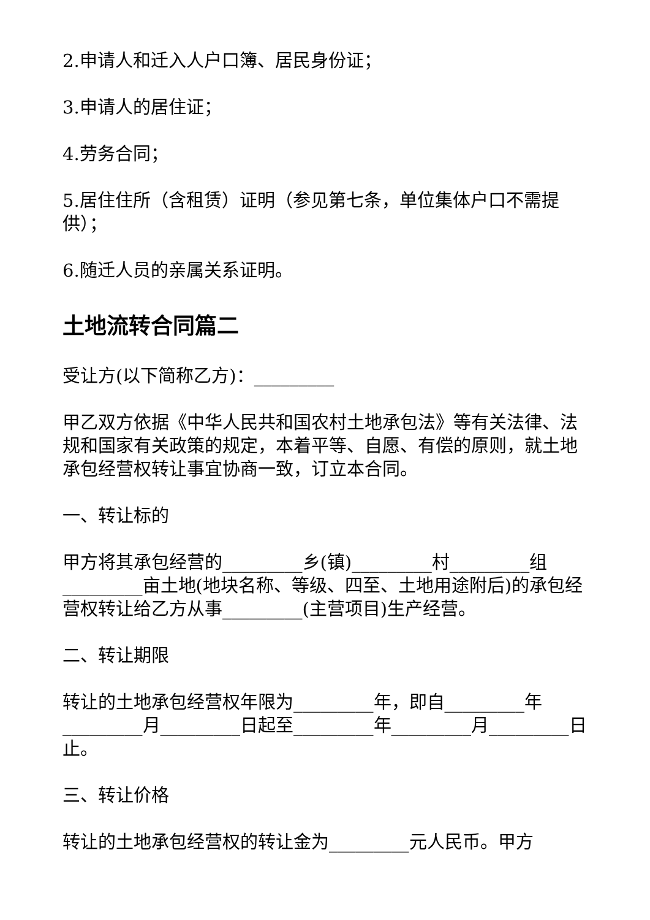2.申请人和迁入人户口簿、居民身份证；
3.申请人的居住证；
4.劳务合同；
5.居住住所（含租赁）证明（参见第七条，单位集体户口不需提供）；
6.随迁人员的亲属关系证明。
土地流转合同篇二
受让方(以下简称乙方)：_________
甲乙双方依据《中华人民共和国农村土地承包法》等有关法律、法规和国家有关政策的规定，本着平等、自愿、有偿的原则，就土地承包经营权转让事宜协商一致，订立本合同。
一、转让标的
甲方将其承包经营的_________乡(镇)_________村_________组_________亩土地(地块名称、等级、四至、土地用途附后)的承包经营权转让给乙方从事_________(主营项目)生产经营。
二、转让期限
转让的土地承包经营权年限为_________年，即自_________年_________月_________日起至_________年_________月_________日止。
三、转让价格
转让的土地承包经营权的转让金为_________元人民币。甲方